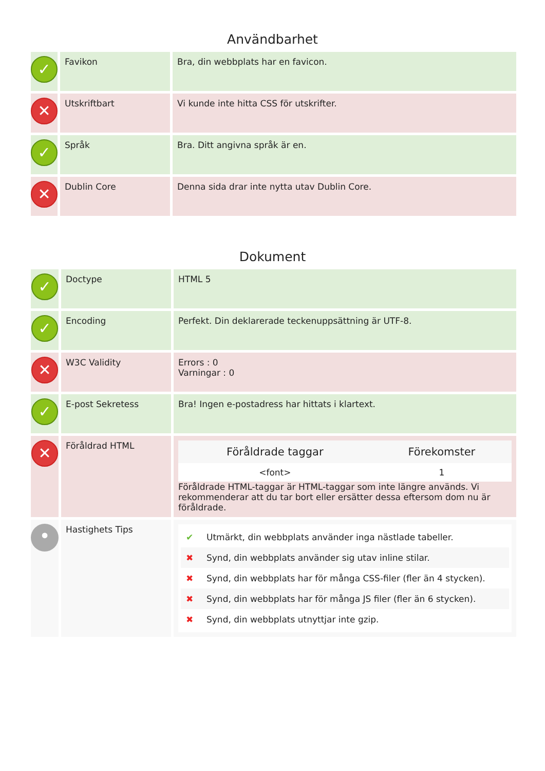Användbarhet
| ✓ | Favikon | Bra, din webbplats har en favicon. |
| ✕ | Utskriftbart | Vi kunde inte hitta CSS för utskrifter. |
| ✓ | Språk | Bra. Ditt angivna språk är en. |
| ✕ | Dublin Core | Denna sida drar inte nytta utav Dublin Core. |
Dokument
| ✓ | Doctype | HTML 5 |
| ✓ | Encoding | Perfekt. Din deklarerade teckenuppsättning är UTF-8. |
| ✕ | W3C Validity | Errors : 0 Varningar : 0 |
| ✓ | E-post Sekretess | Bra! Ingen e-postadress har hittats i klartext. |
| ✕ | Föråldrad HTML | / Föråldrade taggar / Förekomster / / --- / --- / / <font> / 1 / Föråldrade HTML-taggar är HTML-taggar som inte längre används. Vi rekommenderar att du tar bort eller ersätter dessa eftersom dom nu är föråldrade. |
| • | Hastighets Tips | ✔ Utmärkt, din webbplats använder inga nästlade tabeller. ✖ Synd, din webbplats använder sig utav inline stilar. ✖ Synd, din webbplats har för många CSS-filer (fler än 4 stycken). ✖ Synd, din webbplats har för många JS filer (fler än 6 stycken). ✖ Synd, din webbplats utnyttjar inte gzip. |